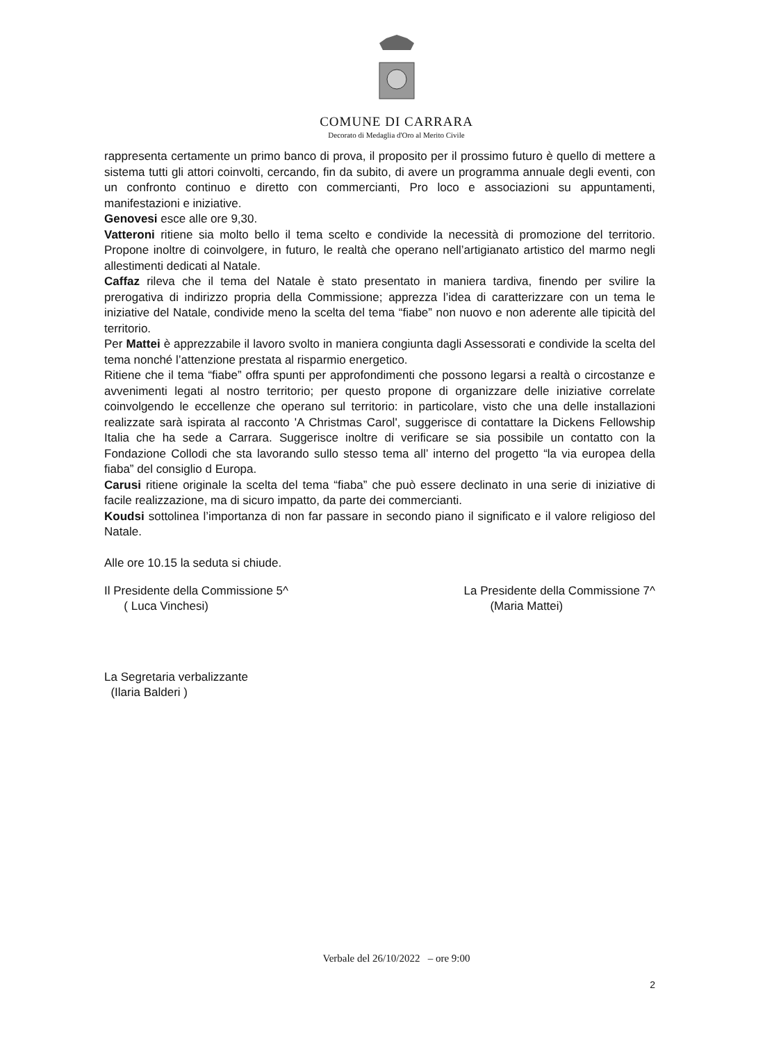COMUNE DI CARRARA
Decorato di Medaglia d'Oro al Merito Civile
rappresenta certamente un primo banco di prova, il proposito per il prossimo futuro è quello di mettere a sistema tutti gli attori coinvolti, cercando, fin da subito, di avere un programma annuale degli eventi, con un confronto continuo e diretto con commercianti, Pro loco e associazioni su appuntamenti, manifestazioni e iniziative.
Genovesi esce alle ore 9,30.
Vatteroni ritiene sia molto bello il tema scelto e condivide la necessità di promozione del territorio. Propone inoltre di coinvolgere, in futuro, le realtà che operano nell’artigianato artistico del marmo negli allestimenti dedicati al Natale.
Caffaz rileva che il tema del Natale è stato presentato in maniera tardiva, finendo per svilire la prerogativa di indirizzo propria della Commissione; apprezza l’idea di caratterizzare con un tema le iniziative del Natale, condivide meno la scelta del tema “fiabe” non nuovo e non aderente alle tipicità del territorio.
Per Mattei è apprezzabile il lavoro svolto in maniera congiunta dagli Assessorati e condivide la scelta del tema nonché l’attenzione prestata al risparmio energetico.
Ritiene che il tema “fiabe” offra spunti per approfondimenti che possono legarsi a realtà o circostanze e avvenimenti legati al nostro territorio; per questo propone di organizzare delle iniziative correlate coinvolgendo le eccellenze che operano sul territorio: in particolare, visto che una delle installazioni realizzate sarà ispirata al racconto 'A Christmas Carol', suggerisce di contattare la Dickens Fellowship Italia che ha sede a Carrara. Suggerisce inoltre di verificare se sia possibile un contatto con la Fondazione Collodi che sta lavorando sullo stesso tema all’ interno del progetto “la via europea della fiaba” del consiglio d Europa.
Carusi ritiene originale la scelta del tema “fiaba” che può essere declinato in una serie di iniziative di facile realizzazione, ma di sicuro impatto, da parte dei commercianti.
Koudsi sottolinea l’importanza di non far passare in secondo piano il significato e il valore religioso del Natale.
Alle ore 10.15 la seduta si chiude.
Il Presidente della Commissione 5^
( Luca Vinchesi)
La Segretaria verbalizzante
(Ilaria Balderi )
La Presidente della Commissione 7^
(Maria Mattei)
Verbale del 26/10/2022 – ore 9:00
2